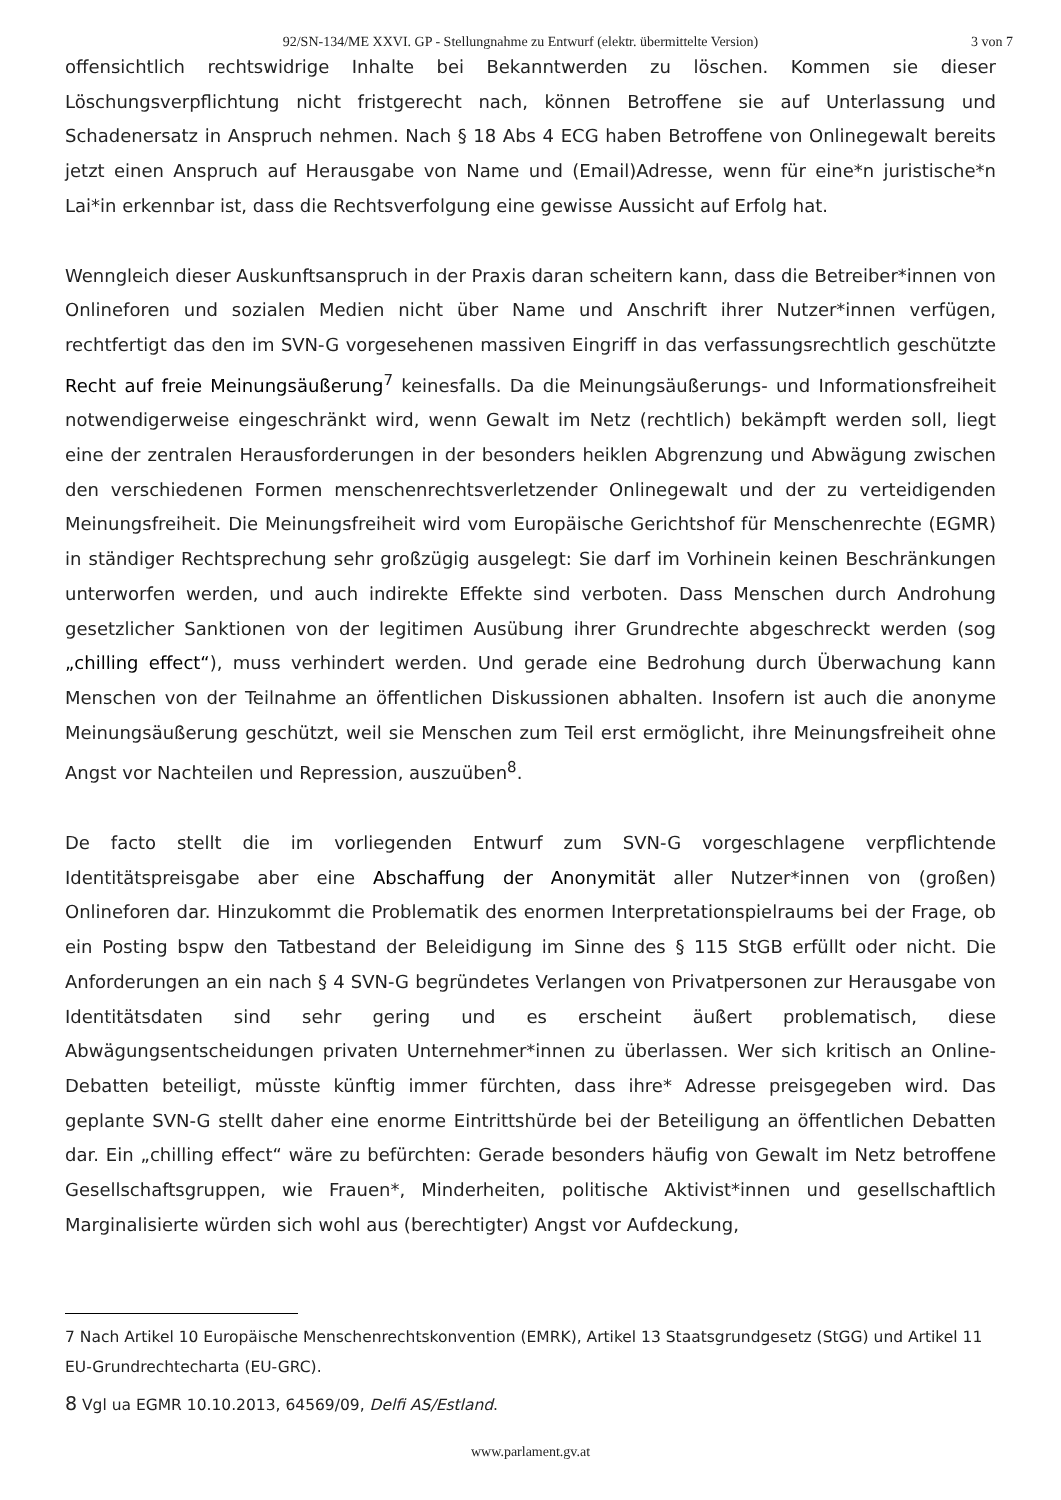92/SN-134/ME XXVI. GP - Stellungnahme zu Entwurf (elektr. übermittelte Version) 3 von 7
offensichtlich rechtswidrige Inhalte bei Bekanntwerden zu löschen. Kommen sie dieser Löschungsverpflichtung nicht fristgerecht nach, können Betroffene sie auf Unterlassung und Schadenersatz in Anspruch nehmen. Nach § 18 Abs 4 ECG haben Betroffene von Onlinegewalt bereits jetzt einen Anspruch auf Herausgabe von Name und (Email)Adresse, wenn für eine*n juristische*n Lai*in erkennbar ist, dass die Rechtsverfolgung eine gewisse Aussicht auf Erfolg hat.
Wenngleich dieser Auskunftsanspruch in der Praxis daran scheitern kann, dass die Betreiber*innen von Onlineforen und sozialen Medien nicht über Name und Anschrift ihrer Nutzer*innen verfügen, rechtfertigt das den im SVN-G vorgesehenen massiven Eingriff in das verfassungsrechtlich geschützte Recht auf freie Meinungsäußerung<sup>7</sup> keinesfalls. Da die Meinungsäußerungs- und Informationsfreiheit notwendigerweise eingeschränkt wird, wenn Gewalt im Netz (rechtlich) bekämpft werden soll, liegt eine der zentralen Herausforderungen in der besonders heiklen Abgrenzung und Abwägung zwischen den verschiedenen Formen menschenrechtsverletzender Onlinegewalt und der zu verteidigenden Meinungsfreiheit. Die Meinungsfreiheit wird vom Europäische Gerichtshof für Menschenrechte (EGMR) in ständiger Rechtsprechung sehr großzügig ausgelegt: Sie darf im Vorhinein keinen Beschränkungen unterworfen werden, und auch indirekte Effekte sind verboten. Dass Menschen durch Androhung gesetzlicher Sanktionen von der legitimen Ausübung ihrer Grundrechte abgeschreckt werden (sog „chilling effect“), muss verhindert werden. Und gerade eine Bedrohung durch Überwachung kann Menschen von der Teilnahme an öffentlichen Diskussionen abhalten. Insofern ist auch die anonyme Meinungsäußerung geschützt, weil sie Menschen zum Teil erst ermöglicht, ihre Meinungsfreiheit ohne Angst vor Nachteilen und Repression, auszuüben<sup>8</sup>.
De facto stellt die im vorliegenden Entwurf zum SVN-G vorgeschlagene verpflichtende Identitätspreisgabe aber eine Abschaffung der Anonymität aller Nutzer*innen von (großen) Onlineforen dar. Hinzukommt die Problematik des enormen Interpretationspielraums bei der Frage, ob ein Posting bspw den Tatbestand der Beleidigung im Sinne des § 115 StGB erfüllt oder nicht. Die Anforderungen an ein nach § 4 SVN-G begründetes Verlangen von Privatpersonen zur Herausgabe von Identitätsdaten sind sehr gering und es erscheint äußert problematisch, diese Abwägungsentscheidungen privaten Unternehmer*innen zu überlassen. Wer sich kritisch an Online-Debatten beteiligt, müsste künftig immer fürchten, dass ihre* Adresse preisgegeben wird. Das geplante SVN-G stellt daher eine enorme Eintrittshürde bei der Beteiligung an öffentlichen Debatten dar. Ein „chilling effect“ wäre zu befürchten: Gerade besonders häufig von Gewalt im Netz betroffene Gesellschaftsgruppen, wie Frauen*, Minderheiten, politische Aktivist*innen und gesellschaftlich Marginalisierte würden sich wohl aus (berechtigter) Angst vor Aufdeckung,
7 Nach Artikel 10 Europäische Menschenrechtskonvention (EMRK), Artikel 13 Staatsgrundgesetz (StGG) und Artikel 11 EU-Grundrechtecharta (EU-GRC).
8 Vgl ua EGMR 10.10.2013, 64569/09, Delfi AS/Estland.
www.parlament.gv.at